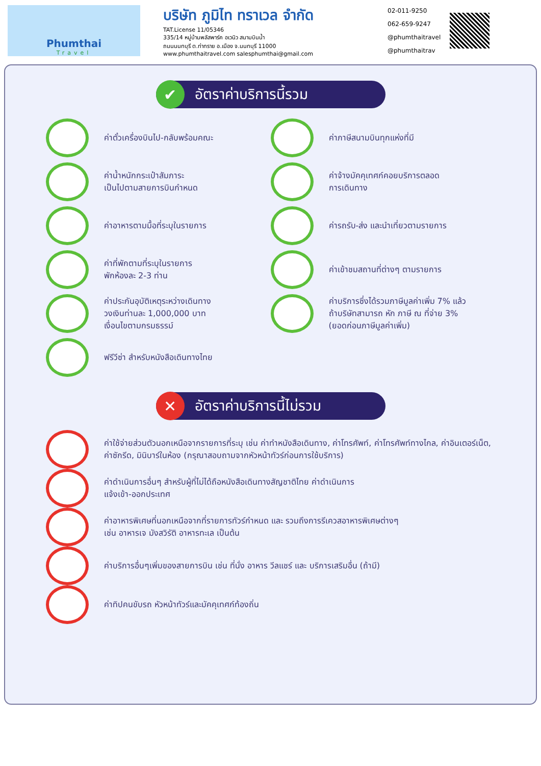Phumthai
Travel
บริษัท ภูมิไท ทราเวล จำกัด
TAT.License 11/05346
335/14 หมู่บ้านพลัสพาร์ค อเวนิว สนามบินน้ำ
ถนนนนทบุรี ต.ท่าทราย อ.เมือง จ.นนทบุรี 11000
www.phumthaitravel.com salesphumthai@gmail.com
02-011-9250
062-659-9247
@phumthaitravel
@phumthaitrav
✔ อัตราค่าบริการนี้รวม
ค่าตั๋วเครื่องบินไป-กลับพร้อมคณะ
ค่าภาษีสนามบินทุกแห่งที่มี
ค่าน้ำหนักกระเป๋าสัมภาระ
เป็นไปตามสายการบินกำหนด
ค่าจ้างมัคคุเทศก์คอยบริการตลอด
การเดินทาง
ค่าอาหารตามมื้อที่ระบุในรายการ
ค่ารถรับ-ส่ง และนำเที่ยวตามรายการ
ค่าที่พักตามที่ระบุในรายการ
พักห้องละ 2-3 ท่าน
ค่าเข้าชมสถานที่ต่างๆ ตามรายการ
ค่าประกันอุบัติเหตุระหว่างเดินทาง
วงเงินท่านละ 1,000,000 บาท
เงื่อนไขตามกรมธรรม์
ค่าบริการซึ่งได้รวมภาษีมูลค่าเพิ่ม 7% แล้ว
ถ้าบริษัทสามารถ หัก ภาษี ณ ที่จ่าย 3%
(ยอดก่อนภาษีมูลค่าเพิ่ม)
ฟรีวีซ่า สำหรับหนังสือเดินทางไทย
✕ อัตราค่าบริการนี้ไม่รวม
ค่าใช้จ่ายส่วนตัวนอกเหนือจากรายการที่ระบุ เช่น ค่าทำหนังสือเดินทาง, ค่าโทรศัพท์, ค่าโทรศัพท์ทางไกล, ค่าอินเตอร์เน็ต, ค่าซักรีด, มินิบาร์ในห้อง (กรุณาสอบถามจากหัวหน้าทัวร์ก่อนการใช้บริการ)
ค่าดำเนินการอื่นๆ สำหรับผู้ที่ไม่ได้ถือหนังสือเดินทางสัญชาติไทย ค่าดำเนินการ
แจ้งเข้า-ออกประเทศ
ค่าอาหารพิเศษที่นอกเหนือจากที่รายการทัวร์กำหนด และ รวมถึงการรีเควสอาหารพิเศษต่างๆ
เช่น อาหารเจ มังสวิรัติ อาหารทะเล เป็นต้น
ค่าบริการอื่นๆเพิ่มของสายการบิน เช่น ที่นั่ง อาหาร วีลแชร์ และ บริการเสริมอื่น (ถ้ามี)
ค่าทิปคนขับรถ หัวหน้าทัวร์และมัคคุเทศก์ท้องถิ่น